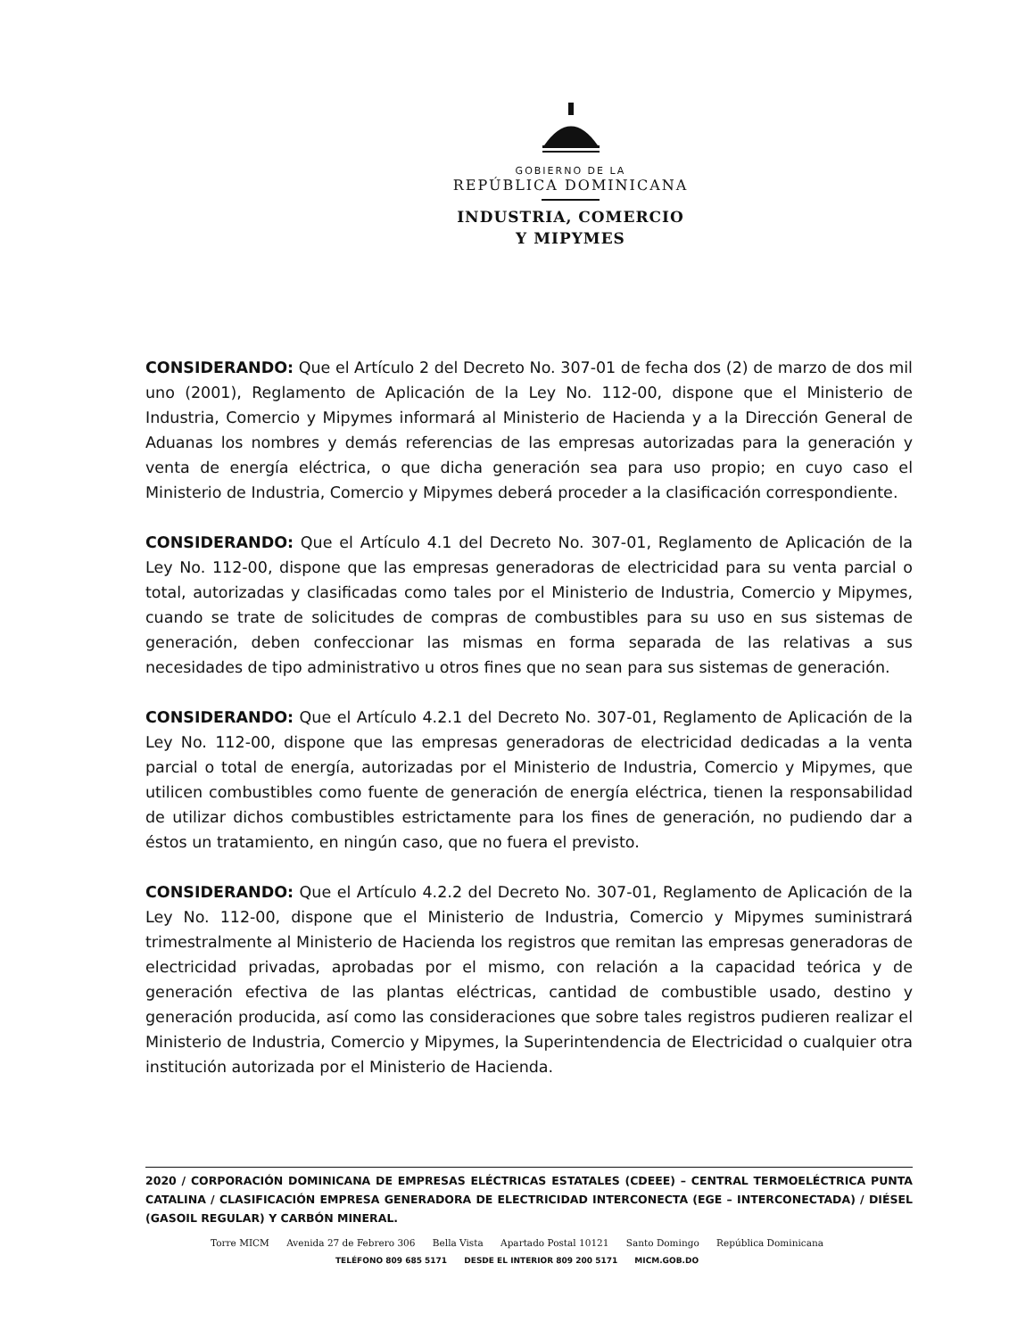GOBIERNO DE LA
REPÚBLICA DOMINICANA
INDUSTRIA, COMERCIO
Y MIPYMES
CONSIDERANDO: Que el Artículo 2 del Decreto No. 307-01 de fecha dos (2) de marzo de dos mil uno (2001), Reglamento de Aplicación de la Ley No. 112-00, dispone que el Ministerio de Industria, Comercio y Mipymes informará al Ministerio de Hacienda y a la Dirección General de Aduanas los nombres y demás referencias de las empresas autorizadas para la generación y venta de energía eléctrica, o que dicha generación sea para uso propio; en cuyo caso el Ministerio de Industria, Comercio y Mipymes deberá proceder a la clasificación correspondiente.
CONSIDERANDO: Que el Artículo 4.1 del Decreto No. 307-01, Reglamento de Aplicación de la Ley No. 112-00, dispone que las empresas generadoras de electricidad para su venta parcial o total, autorizadas y clasificadas como tales por el Ministerio de Industria, Comercio y Mipymes, cuando se trate de solicitudes de compras de combustibles para su uso en sus sistemas de generación, deben confeccionar las mismas en forma separada de las relativas a sus necesidades de tipo administrativo u otros fines que no sean para sus sistemas de generación.
CONSIDERANDO: Que el Artículo 4.2.1 del Decreto No. 307-01, Reglamento de Aplicación de la Ley No. 112-00, dispone que las empresas generadoras de electricidad dedicadas a la venta parcial o total de energía, autorizadas por el Ministerio de Industria, Comercio y Mipymes, que utilicen combustibles como fuente de generación de energía eléctrica, tienen la responsabilidad de utilizar dichos combustibles estrictamente para los fines de generación, no pudiendo dar a éstos un tratamiento, en ningún caso, que no fuera el previsto.
CONSIDERANDO: Que el Artículo 4.2.2 del Decreto No. 307-01, Reglamento de Aplicación de la Ley No. 112-00, dispone que el Ministerio de Industria, Comercio y Mipymes suministrará trimestralmente al Ministerio de Hacienda los registros que remitan las empresas generadoras de electricidad privadas, aprobadas por el mismo, con relación a la capacidad teórica y de generación efectiva de las plantas eléctricas, cantidad de combustible usado, destino y generación producida, así como las consideraciones que sobre tales registros pudieren realizar el Ministerio de Industria, Comercio y Mipymes, la Superintendencia de Electricidad o cualquier otra institución autorizada por el Ministerio de Hacienda.
2020 / CORPORACIÓN DOMINICANA DE EMPRESAS ELÉCTRICAS ESTATALES (CDEEE) – CENTRAL TERMOELÉCTRICA PUNTA CATALINA / CLASIFICACIÓN EMPRESA GENERADORA DE ELECTRICIDAD INTERCONECTA (EGE – INTERCONECTADA) / DIÉSEL (GASOIL REGULAR) Y CARBÓN MINERAL.
Torre MICM Avenida 27 de Febrero 306 Bella Vista Apartado Postal 10121 Santo Domingo República Dominicana
TELÉFONO 809 685 5171 DESDE EL INTERIOR 809 200 5171 MICM.GOB.DO